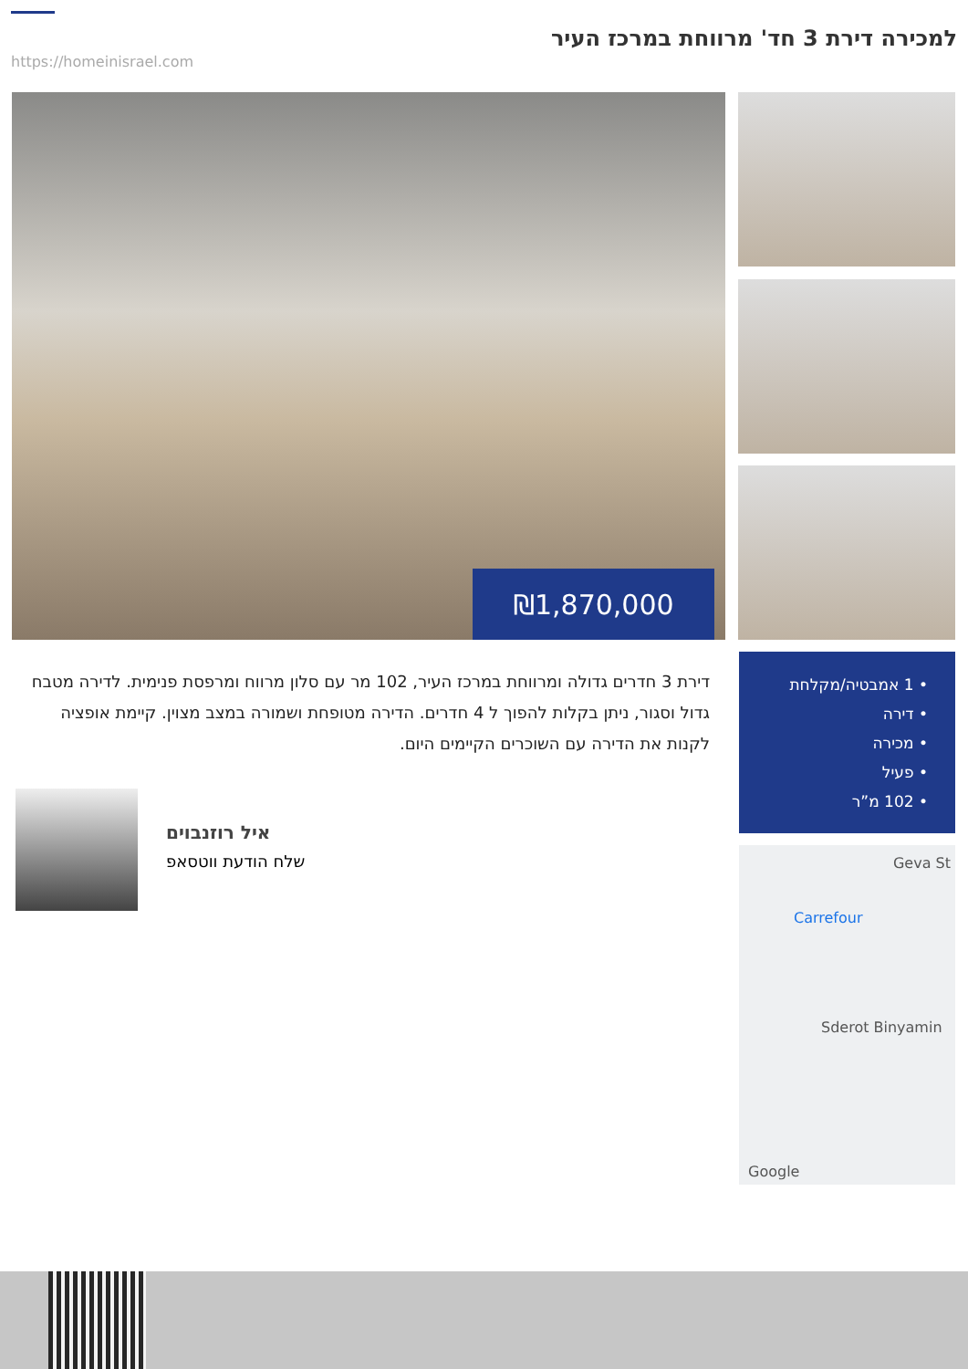למכירה דירת 3 חד' מרווחת במרכז העיר
https://homeinisrael.com
₪1,870,000
דירת 3 חדרים גדולה ומרווחת במרכז העיר, 102 מר עם סלון מרווח ומרפסת פנימית. לדירה מטבח גדול וסגור, ניתן בקלות להפוך ל 4 חדרים. הדירה מטופחת ושמורה במצב מצוין. קיימת אופציה לקנות את הדירה עם השוכרים הקיימים היום.
איל רוזנבוים
שלח הודעת ווטסאפ
• 1 אמבטיה/מקלחת
• דירה
• מכירה
• פעיל
• 102 מ”ר
Carrefour
Geva St
Sderot Binyamin
Google